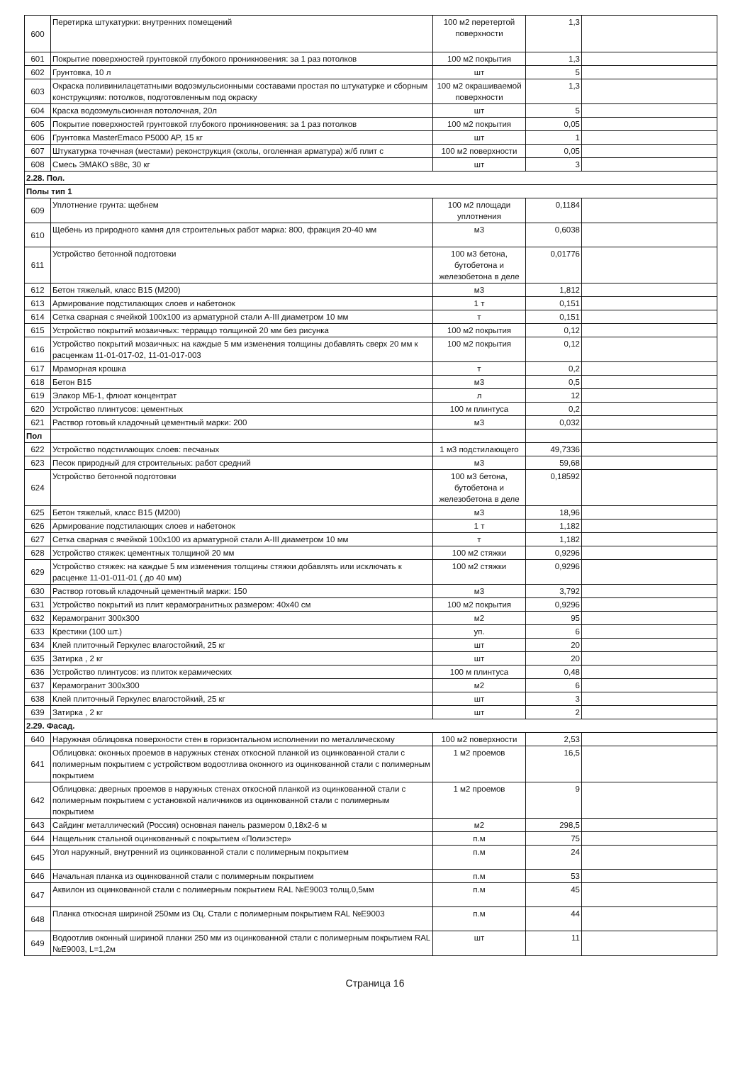| 600 | Перетирка штукатурки: внутренних помещений | 100 м2 перетертой поверхности | 1,3 | |
| 601 | Покрытие поверхностей грунтовкой глубокого проникновения: за 1 раз потолков | 100 м2 покрытия | 1,3 | |
| 602 | Грунтовка, 10 л | шт | 5 | |
| 603 | Окраска поливинилацетатными водоэмульсионными составами простая по штукатурке и сборным конструкциям: потолков, подготовленным под окраску | 100 м2 окрашиваемой поверхности | 1,3 | |
| 604 | Краска водоэмульсионная потолочная, 20л | шт | 5 | |
| 605 | Покрытие поверхностей грунтовкой глубокого проникновения: за 1 раз потолков | 100 м2 покрытия | 0,05 | |
| 606 | Грунтовка MasterEmaco P5000 AP, 15 кг | шт | 1 | |
| 607 | Штукатурка точечная (местами) реконструкция (сколы, оголенная арматура) ж/б плит с | 100 м2 поверхности | 0,05 | |
| 608 | Смесь ЭМАКО s88c, 30 кг | шт | 3 | |
| 2.28. Пол. | | | | |
| Полы тип 1 | | | | |
| 609 | Уплотнение грунта: щебнем | 100 м2 площади уплотнения | 0,1184 | |
| 610 | Щебень из природного камня для строительных работ марка: 800, фракция 20-40 мм | м3 | 0,6038 | |
| 611 | Устройство бетонной подготовки | 100 м3 бетона, бутобетона и железобетона в деле | 0,01776 | |
| 612 | Бетон тяжелый, класс В15 (М200) | м3 | 1,812 | |
| 613 | Армирование подстилающих слоев и набетонок | 1 т | 0,151 | |
| 614 | Сетка сварная с ячейкой 100х100 из арматурной стали А-III диаметром 10 мм | т | 0,151 | |
| 615 | Устройство покрытий мозаичных: терраццо толщиной 20 мм без рисунка | 100 м2 покрытия | 0,12 | |
| 616 | Устройство покрытий мозаичных: на каждые 5 мм изменения толщины добавлять сверх 20 мм к расценкам 11-01-017-02, 11-01-017-003 | 100 м2 покрытия | 0,12 | |
| 617 | Мраморная крошка | т | 0,2 | |
| 618 | Бетон В15 | м3 | 0,5 | |
| 619 | Элакор МБ-1, флюат концентрат | л | 12 | |
| 620 | Устройство плинтусов: цементных | 100 м плинтуса | 0,2 | |
| 621 | Раствор готовый кладочный цементный марки: 200 | м3 | 0,032 | |
| Пол | | | | |
| 622 | Устройство подстилающих слоев: песчаных | 1 м3 подстилающего | 49,7336 | |
| 623 | Песок природный для строительных: работ средний | м3 | 59,68 | |
| 624 | Устройство бетонной подготовки | 100 м3 бетона, бутобетона и железобетона в деле | 0,18592 | |
| 625 | Бетон тяжелый, класс В15 (М200) | м3 | 18,96 | |
| 626 | Армирование подстилающих слоев и набетонок | 1 т | 1,182 | |
| 627 | Сетка сварная с ячейкой 100х100 из арматурной стали А-III диаметром 10 мм | т | 1,182 | |
| 628 | Устройство стяжек: цементных толщиной 20 мм | 100 м2 стяжки | 0,9296 | |
| 629 | Устройство стяжек: на каждые 5 мм изменения толщины стяжки добавлять или исключать к расценке 11-01-011-01 ( до 40 мм) | 100 м2 стяжки | 0,9296 | |
| 630 | Раствор готовый кладочный цементный марки: 150 | м3 | 3,792 | |
| 631 | Устройство покрытий из плит керамогранитных размером: 40х40 см | 100 м2 покрытия | 0,9296 | |
| 632 | Керамогранит 300х300 | м2 | 95 | |
| 633 | Крестики (100 шт.) | уп. | 6 | |
| 634 | Клей плиточный Геркулес влагостойкий, 25 кг | шт | 20 | |
| 635 | Затирка , 2 кг | шт | 20 | |
| 636 | Устройство плинтусов: из плиток керамических | 100 м плинтуса | 0,48 | |
| 637 | Керамогранит 300х300 | м2 | 6 | |
| 638 | Клей плиточный Геркулес влагостойкий, 25 кг | шт | 3 | |
| 639 | Затирка , 2 кг | шт | 2 | |
| 2.29. Фасад. | | | | |
| 640 | Наружная облицовка поверхности стен в горизонтальном исполнении по металлическому | 100 м2 поверхности | 2,53 | |
| 641 | Облицовка: оконных проемов в наружных стенах откосной планкой из оцинкованной стали с полимерным покрытием с устройством водоотлива оконного из оцинкованной стали с полимерным покрытием | 1 м2 проемов | 16,5 | |
| 642 | Облицовка: дверных проемов в наружных стенах откосной планкой из оцинкованной стали с полимерным покрытием с установкой наличников из оцинкованной стали с полимерным покрытием | 1 м2 проемов | 9 | |
| 643 | Сайдинг металлический (Россия) основная панель размером 0,18х2-6 м | м2 | 298,5 | |
| 644 | Нащельник стальной оцинкованный с покрытием «Полиэстер» | п.м | 75 | |
| 645 | Угол наружный, внутренний из оцинкованной стали с полимерным покрытием | п.м | 24 | |
| 646 | Начальная планка из оцинкованной стали с полимерным покрытием | п.м | 53 | |
| 647 | Аквилон из оцинкованной стали с полимерным покрытием RAL №E9003 толщ.0,5мм | п.м | 45 | |
| 648 | Планка откосная шириной 250мм из Оц. Стали с полимерным покрытием RAL №E9003 | п.м | 44 | |
| 649 | Водоотлив оконный шириной планки 250 мм из оцинкованной стали с полимерным покрытием RAL №E9003, L=1,2м | шт | 11 | |
Страница 16